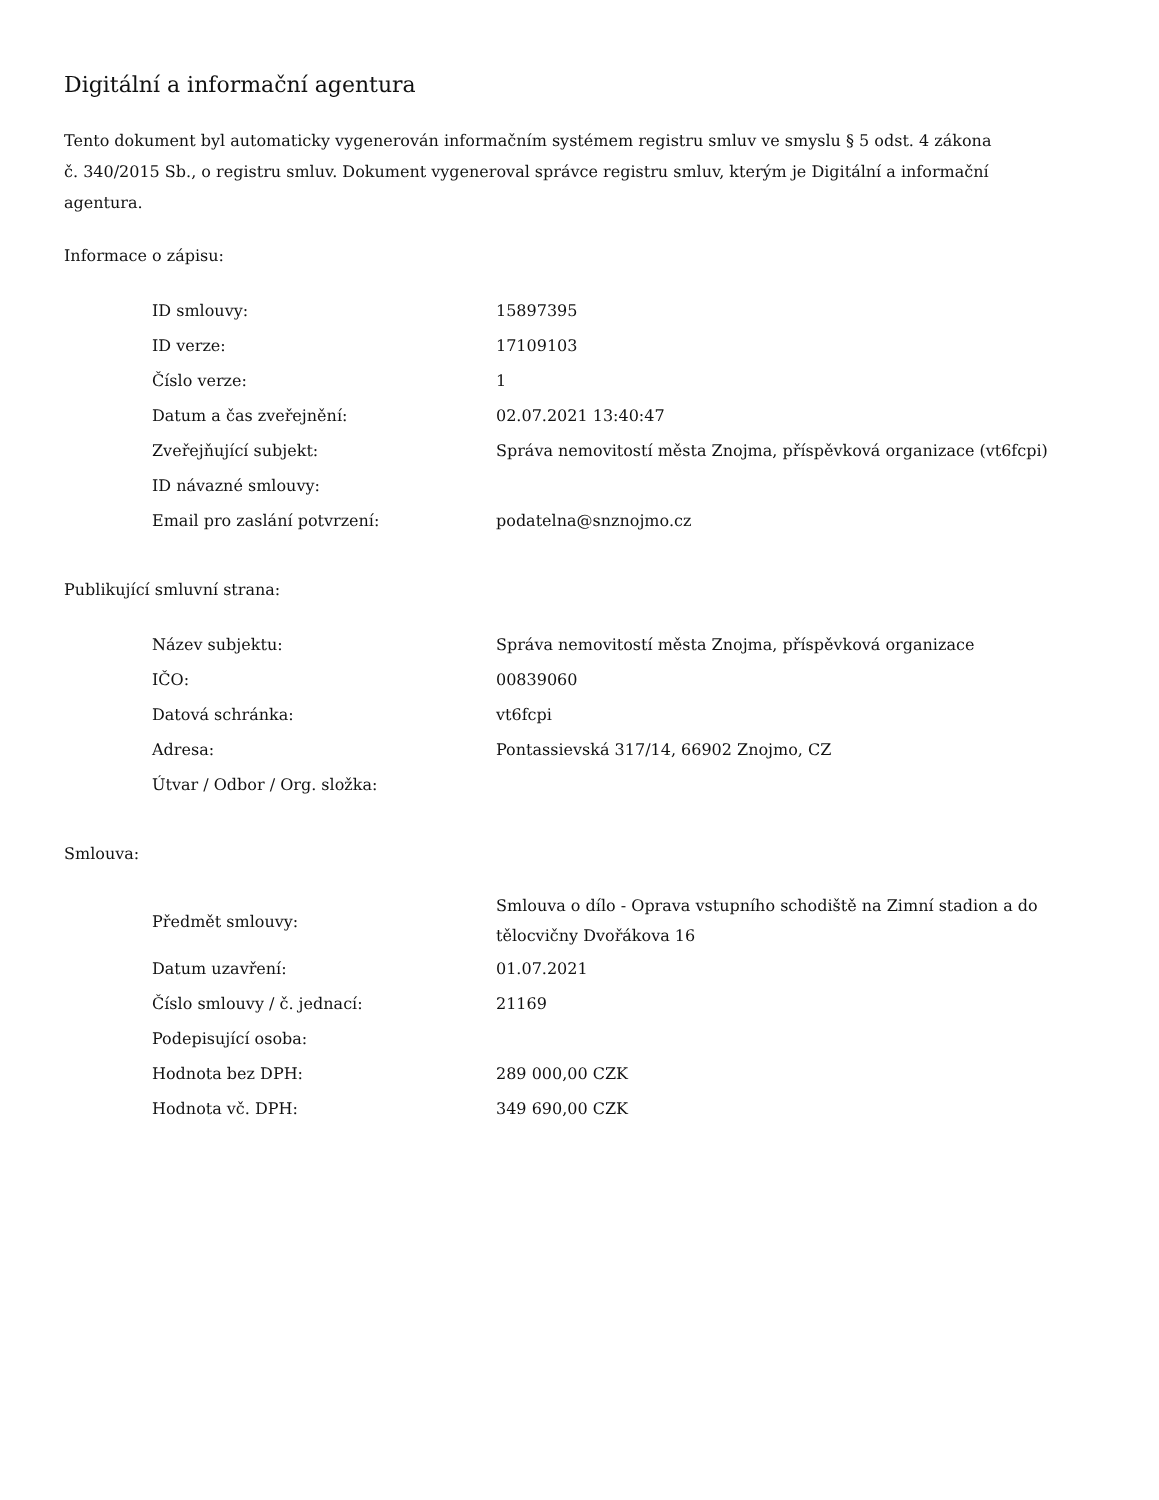Digitální a informační agentura
Tento dokument byl automaticky vygenerován informačním systémem registru smluv ve smyslu § 5 odst. 4 zákona
č. 340/2015 Sb., o registru smluv. Dokument vygeneroval správce registru smluv, kterým je Digitální a informační agentura.
Informace o zápisu:
| ID smlouvy: | 15897395 |
| ID verze: | 17109103 |
| Číslo verze: | 1 |
| Datum a čas zveřejnění: | 02.07.2021 13:40:47 |
| Zveřejňující subjekt: | Správa nemovitostí města Znojma, příspěvková organizace (vt6fcpi) |
| ID návazné smlouvy: | |
| Email pro zaslání potvrzení: | podatelna@snznojmo.cz |
Publikující smluvní strana:
| Název subjektu: | Správa nemovitostí města Znojma, příspěvková organizace |
| IČO: | 00839060 |
| Datová schránka: | vt6fcpi |
| Adresa: | Pontassievská 317/14, 66902 Znojmo, CZ |
| Útvar / Odbor / Org. složka: | |
Smlouva:
| Předmět smlouvy: | Smlouva o dílo - Oprava vstupního schodiště na Zimní stadion a do tělocvičny Dvořákova 16 |
| Datum uzavření: | 01.07.2021 |
| Číslo smlouvy / č. jednací: | 21169 |
| Podepisující osoba: | |
| Hodnota bez DPH: | 289 000,00 CZK |
| Hodnota vč. DPH: | 349 690,00 CZK |